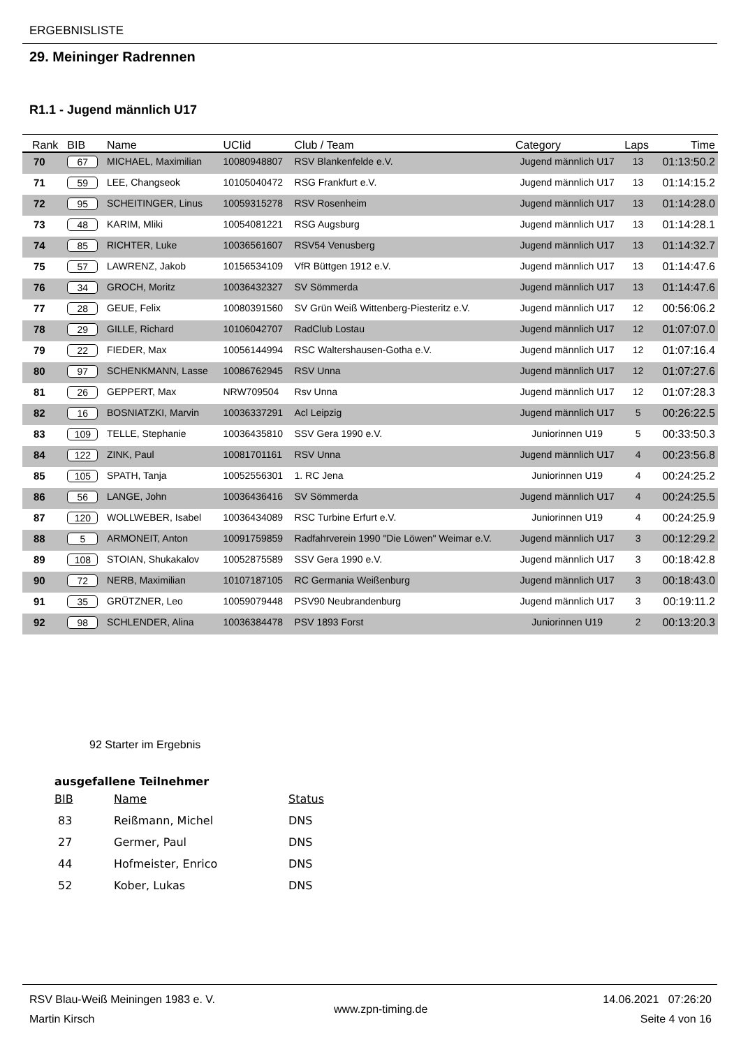ERGEBNISLISTE
29. Meininger Radrennen
R1.1 - Jugend männlich U17
| Rank | BIB | Name | UCIid | Club / Team | Category | Laps | Time |
| --- | --- | --- | --- | --- | --- | --- | --- |
| 70 | 67 | MICHAEL, Maximilian | 10080948807 | RSV Blankenfelde e.V. | Jugend männlich U17 | 13 | 01:13:50.2 |
| 71 | 59 | LEE, Changseok | 10105040472 | RSG Frankfurt e.V. | Jugend männlich U17 | 13 | 01:14:15.2 |
| 72 | 95 | SCHEITINGER, Linus | 10059315278 | RSV Rosenheim | Jugend männlich U17 | 13 | 01:14:28.0 |
| 73 | 48 | KARIM, Mliki | 10054081221 | RSG Augsburg | Jugend männlich U17 | 13 | 01:14:28.1 |
| 74 | 85 | RICHTER, Luke | 10036561607 | RSV54 Venusberg | Jugend männlich U17 | 13 | 01:14:32.7 |
| 75 | 57 | LAWRENZ, Jakob | 10156534109 | VfR Büttgen 1912 e.V. | Jugend männlich U17 | 13 | 01:14:47.6 |
| 76 | 34 | GROCH, Moritz | 10036432327 | SV Sömmerda | Jugend männlich U17 | 13 | 01:14:47.6 |
| 77 | 28 | GEUE, Felix | 10080391560 | SV Grün Weiß Wittenberg-Piesteritz e.V. | Jugend männlich U17 | 12 | 00:56:06.2 |
| 78 | 29 | GILLE, Richard | 10106042707 | RadClub Lostau | Jugend männlich U17 | 12 | 01:07:07.0 |
| 79 | 22 | FIEDER, Max | 10056144994 | RSC Waltershausen-Gotha e.V. | Jugend männlich U17 | 12 | 01:07:16.4 |
| 80 | 97 | SCHENKMANN, Lasse | 10086762945 | RSV Unna | Jugend männlich U17 | 12 | 01:07:27.6 |
| 81 | 26 | GEPPERT, Max | NRW709504 | Rsv Unna | Jugend männlich U17 | 12 | 01:07:28.3 |
| 82 | 16 | BOSNIATZKI, Marvin | 10036337291 | Acl Leipzig | Jugend männlich U17 | 5 | 00:26:22.5 |
| 83 | 109 | TELLE, Stephanie | 10036435810 | SSV Gera 1990 e.V. | Juniorinnen U19 | 5 | 00:33:50.3 |
| 84 | 122 | ZINK, Paul | 10081701161 | RSV Unna | Jugend männlich U17 | 4 | 00:23:56.8 |
| 85 | 105 | SPATH, Tanja | 10052556301 | 1. RC Jena | Juniorinnen U19 | 4 | 00:24:25.2 |
| 86 | 56 | LANGE, John | 10036436416 | SV Sömmerda | Jugend männlich U17 | 4 | 00:24:25.5 |
| 87 | 120 | WOLLWEBER, Isabel | 10036434089 | RSC Turbine Erfurt e.V. | Juniorinnen U19 | 4 | 00:24:25.9 |
| 88 | 5 | ARMONEIT, Anton | 10091759859 | Radfahrverein 1990 "Die Löwen" Weimar e.V. | Jugend männlich U17 | 3 | 00:12:29.2 |
| 89 | 108 | STOIAN, Shukakalov | 10052875589 | SSV Gera 1990 e.V. | Jugend männlich U17 | 3 | 00:18:42.8 |
| 90 | 72 | NERB, Maximilian | 10107187105 | RC Germania Weißenburg | Jugend männlich U17 | 3 | 00:18:43.0 |
| 91 | 35 | GRÜTZNER, Leo | 10059079448 | PSV90 Neubrandenburg | Jugend männlich U17 | 3 | 00:19:11.2 |
| 92 | 98 | SCHLENDER, Alina | 10036384478 | PSV 1893 Forst | Juniorinnen U19 | 2 | 00:13:20.3 |
92 Starter im Ergebnis
ausgefallene Teilnehmer
| BIB | Name | Status |
| 83 | Reißmann, Michel | DNS |
| 27 | Germer, Paul | DNS |
| 44 | Hofmeister, Enrico | DNS |
| 52 | Kober, Lukas | DNS |
RSV Blau-Weiß Meiningen 1983 e. V.
Martin Kirsch
www.zpn-timing.de
14.06.2021 07:26:20
Seite 4 von 16